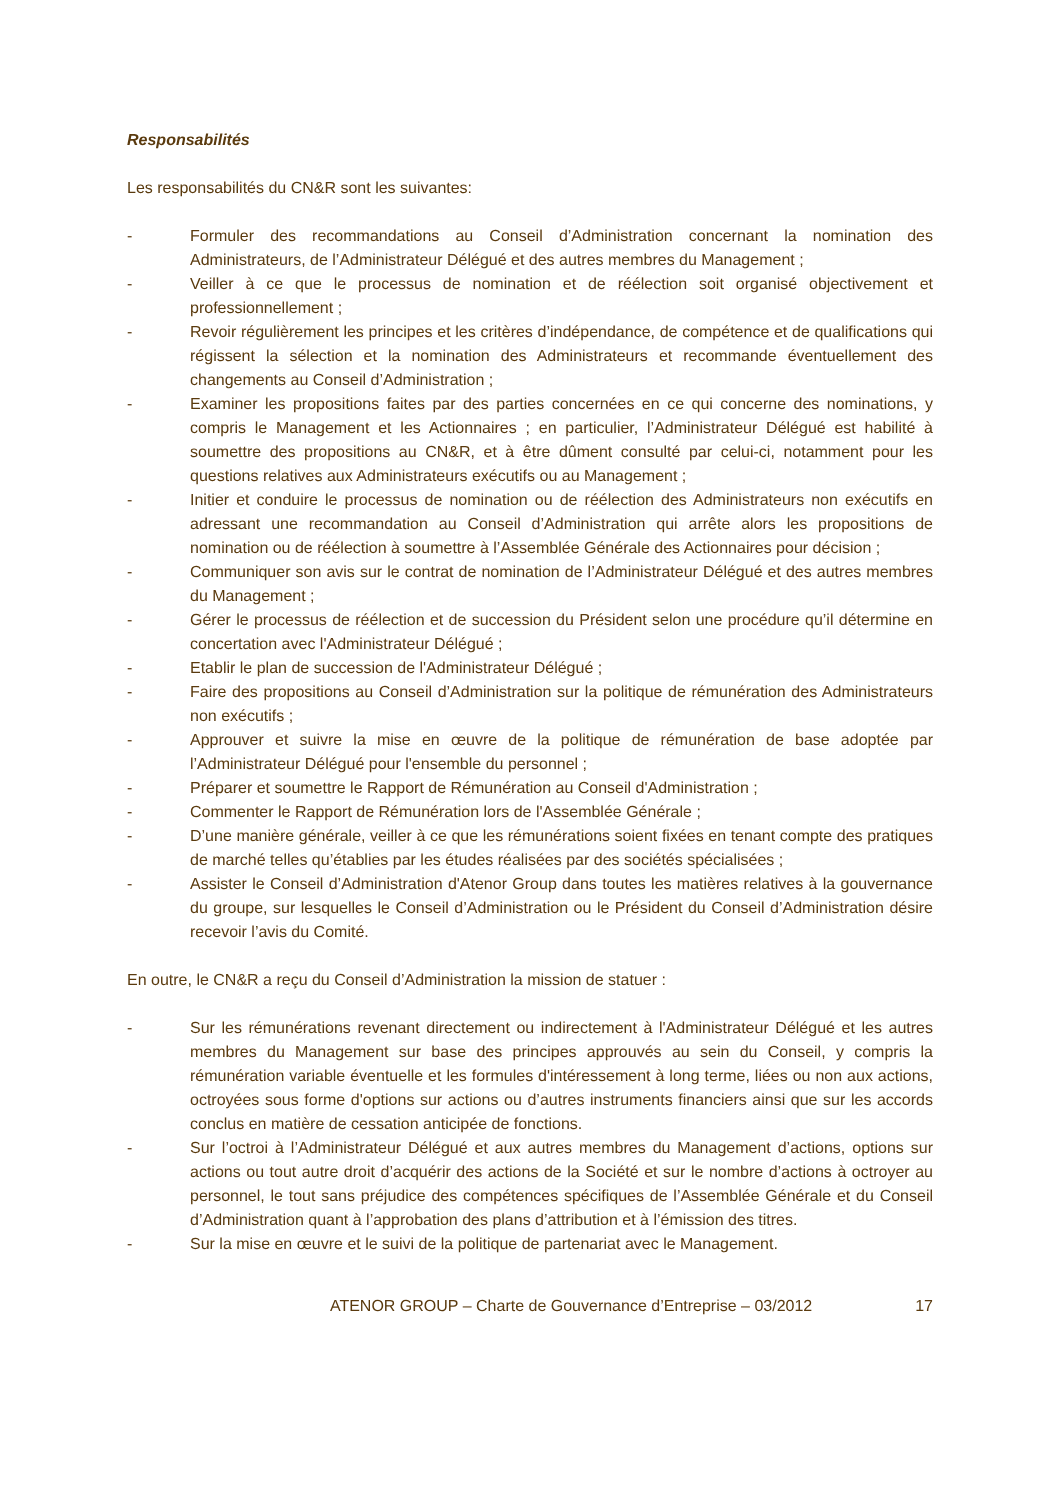Responsabilités
Les responsabilités du CN&R sont les suivantes:
- Formuler des recommandations au Conseil d’Administration concernant la nomination des Administrateurs, de l’Administrateur Délégué et des autres membres du Management ;
- Veiller à ce que le processus de nomination et de réélection soit organisé objectivement et professionnellement ;
- Revoir régulièrement les principes et les critères d’indépendance, de compétence et de qualifications qui régissent la sélection et la nomination des Administrateurs et recommande éventuellement des changements au Conseil d’Administration ;
- Examiner les propositions faites par des parties concernées en ce qui concerne des nominations, y compris le Management et les Actionnaires ; en particulier, l’Administrateur Délégué est habilité à soumettre des propositions au CN&R, et à être dûment consulté par celui-ci, notamment pour les questions relatives aux Administrateurs exécutifs ou au Management ;
- Initier et conduire le processus de nomination ou de réélection des Administrateurs non exécutifs en adressant une recommandation au Conseil d’Administration qui arrête alors les propositions de nomination ou de réélection à soumettre à l’Assemblée Générale des Actionnaires pour décision ;
- Communiquer son avis sur le contrat de nomination de l’Administrateur Délégué et des autres membres du Management ;
- Gérer le processus de réélection et de succession du Président selon une procédure qu’il détermine en concertation avec l'Administrateur Délégué ;
- Etablir le plan de succession de l'Administrateur Délégué ;
- Faire des propositions au Conseil d’Administration sur la politique de rémunération des Administrateurs non exécutifs ;
- Approuver et suivre la mise en œuvre de la politique de rémunération de base adoptée par l’Administrateur Délégué pour l'ensemble du personnel ;
- Préparer et soumettre le Rapport de Rémunération au Conseil d'Administration ;
- Commenter le Rapport de Rémunération lors de l'Assemblée Générale ;
- D’une manière générale, veiller à ce que les rémunérations soient fixées en tenant compte des pratiques de marché telles qu’établies par les études réalisées par des sociétés spécialisées ;
- Assister le Conseil d’Administration d'Atenor Group dans toutes les matières relatives à la gouvernance du groupe, sur lesquelles le Conseil d’Administration ou le Président du Conseil d’Administration désire recevoir l’avis du Comité.
En outre, le CN&R a reçu du Conseil d’Administration la mission de statuer :
- Sur les rémunérations revenant directement ou indirectement à l'Administrateur Délégué et les autres membres du Management sur base des principes approuvés au sein du Conseil, y compris la rémunération variable éventuelle et les formules d'intéressement à long terme, liées ou non aux actions, octroyées sous forme d'options sur actions ou d’autres instruments financiers ainsi que sur les accords conclus en matière de cessation anticipée de fonctions.
- Sur l’octroi à l’Administrateur Délégué et aux autres membres du Management d’actions, options sur actions ou tout autre droit d’acquérir des actions de la Société et sur le nombre d’actions à octroyer au personnel, le tout sans préjudice des compétences spécifiques de l’Assemblée Générale et du Conseil d’Administration quant à l’approbation des plans d’attribution et à l’émission des titres.
- Sur la mise en œuvre et le suivi de la politique de partenariat avec le Management.
ATENOR GROUP – Charte de Gouvernance d’Entreprise – 03/2012 17